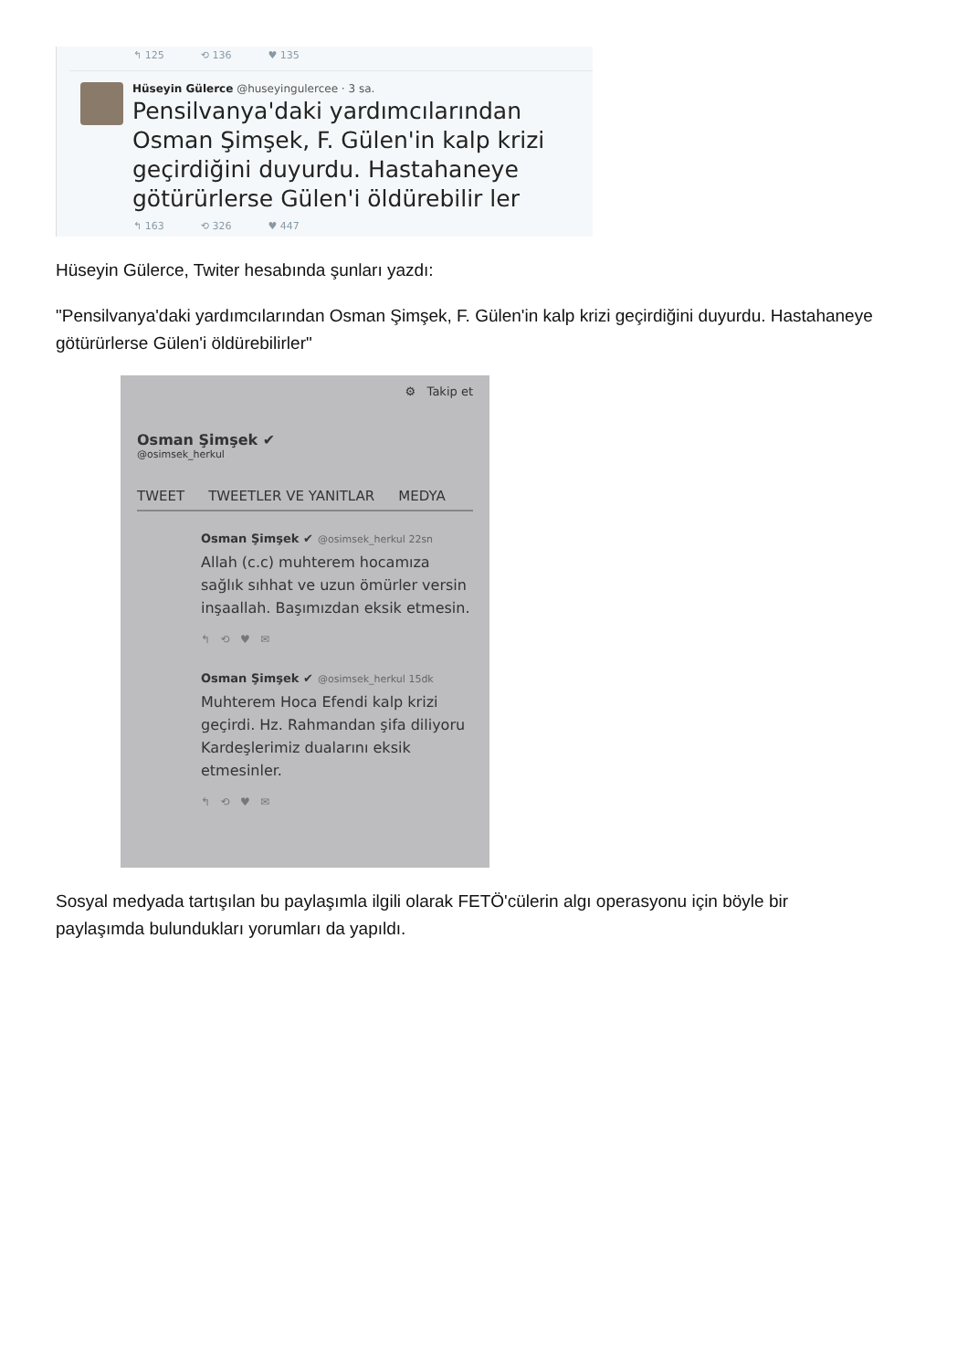↰ 125 ⟲ 136 ♥ 135
Hüseyin Gülerce @huseyingulercee · 3 sa.
Pensilvanya'daki yardımcılarından Osman Şimşek, F. Gülen'in kalp krizi geçirdiğini duyurdu. Hastahaneye götürürlerse Gülen'i öldürebilir ler
↰ 163 ⟲ 326 ♥ 447
Hüseyin Gülerce, Twiter hesabında şunları yazdı:
"Pensilvanya'daki yardımcılarından Osman Şimşek, F. Gülen'in kalp krizi geçirdiğini duyurdu. Hastahaneye götürürlerse Gülen'i öldürebilirler"
⚙ Takip et
Osman Şimşek ✔
@osimsek_herkul
TWEET TWEETLER VE YANITLAR MEDYA
Osman Şimşek ✔ @osimsek_herkul 22sn
Allah (c.c) muhterem hocamıza sağlık sıhhat ve uzun ömürler versin inşaallah. Başımızdan eksik etmesin.
↰ ⟲ ♥ ✉
Osman Şimşek ✔ @osimsek_herkul 15dk
Muhterem Hoca Efendi kalp krizi geçirdi. Hz. Rahmandan şifa diliyoru Kardeşlerimiz dualarını eksik etmesinler.
↰ ⟲ ♥ ✉
Sosyal medyada tartışılan bu paylaşımla ilgili olarak FETÖ'cülerin algı operasyonu için böyle bir paylaşımda bulundukları yorumları da yapıldı.